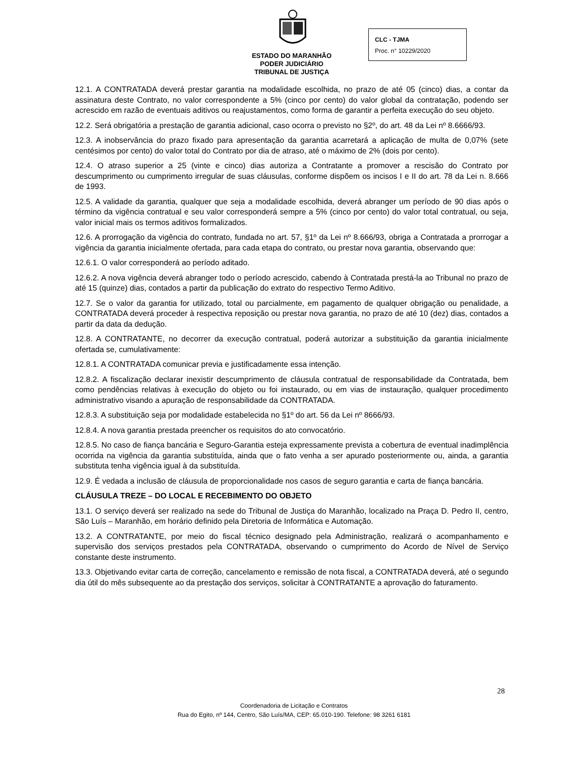ESTADO DO MARANHÃO
PODER JUDICIÁRIO
TRIBUNAL DE JUSTIÇA
CLC - TJMA
Proc. n° 10229/2020
12.1. A CONTRATADA deverá prestar garantia na modalidade escolhida, no prazo de até 05 (cinco) dias, a contar da assinatura deste Contrato, no valor correspondente a 5% (cinco por cento) do valor global da contratação, podendo ser acrescido em razão de eventuais aditivos ou reajustamentos, como forma de garantir a perfeita execução do seu objeto.
12.2. Será obrigatória a prestação de garantia adicional, caso ocorra o previsto no §2º, do art. 48 da Lei nº 8.6666/93.
12.3. A inobservância do prazo fixado para apresentação da garantia acarretará a aplicação de multa de 0,07% (sete centésimos por cento) do valor total do Contrato por dia de atraso, até o máximo de 2% (dois por cento).
12.4. O atraso superior a 25 (vinte e cinco) dias autoriza a Contratante a promover a rescisão do Contrato por descumprimento ou cumprimento irregular de suas cláusulas, conforme dispõem os incisos I e II do art. 78 da Lei n. 8.666 de 1993.
12.5. A validade da garantia, qualquer que seja a modalidade escolhida, deverá abranger um período de 90 dias após o término da vigência contratual e seu valor corresponderá sempre a 5% (cinco por cento) do valor total contratual, ou seja, valor inicial mais os termos aditivos formalizados.
12.6. A prorrogação da vigência do contrato, fundada no art. 57, §1º da Lei nº 8.666/93, obriga a Contratada a prorrogar a vigência da garantia inicialmente ofertada, para cada etapa do contrato, ou prestar nova garantia, observando que:
12.6.1. O valor corresponderá ao período aditado.
12.6.2. A nova vigência deverá abranger todo o período acrescido, cabendo à Contratada prestá-la ao Tribunal no prazo de até 15 (quinze) dias, contados a partir da publicação do extrato do respectivo Termo Aditivo.
12.7. Se o valor da garantia for utilizado, total ou parcialmente, em pagamento de qualquer obrigação ou penalidade, a CONTRATADA deverá proceder à respectiva reposição ou prestar nova garantia, no prazo de até 10 (dez) dias, contados a partir da data da dedução.
12.8. A CONTRATANTE, no decorrer da execução contratual, poderá autorizar a substituição da garantia inicialmente ofertada se, cumulativamente:
12.8.1. A CONTRATADA comunicar previa e justificadamente essa intenção.
12.8.2. A fiscalização declarar inexistir descumprimento de cláusula contratual de responsabilidade da Contratada, bem como pendências relativas à execução do objeto ou foi instaurado, ou em vias de instauração, qualquer procedimento administrativo visando a apuração de responsabilidade da CONTRATADA.
12.8.3. A substituição seja por modalidade estabelecida no §1º do art. 56 da Lei nº 8666/93.
12.8.4. A nova garantia prestada preencher os requisitos do ato convocatório.
12.8.5. No caso de fiança bancária e Seguro-Garantia esteja expressamente prevista a cobertura de eventual inadimplência ocorrida na vigência da garantia substituída, ainda que o fato venha a ser apurado posteriormente ou, ainda, a garantia substituta tenha vigência igual à da substituída.
12.9. É vedada a inclusão de cláusula de proporcionalidade nos casos de seguro garantia e carta de fiança bancária.
CLÁUSULA TREZE – DO LOCAL E RECEBIMENTO DO OBJETO
13.1. O serviço deverá ser realizado na sede do Tribunal de Justiça do Maranhão, localizado na Praça D. Pedro II, centro, São Luís – Maranhão, em horário definido pela Diretoria de Informática e Automação.
13.2. A CONTRATANTE, por meio do fiscal técnico designado pela Administração, realizará o acompanhamento e supervisão dos serviços prestados pela CONTRATADA, observando o cumprimento do Acordo de Nível de Serviço constante deste instrumento.
13.3. Objetivando evitar carta de correção, cancelamento e remissão de nota fiscal, a CONTRATADA deverá, até o segundo dia útil do mês subsequente ao da prestação dos serviços, solicitar à CONTRATANTE a aprovação do faturamento.
28
Coordenadoria de Licitação e Contratos
Rua do Egito, nº 144, Centro, São Luís/MA, CEP: 65.010-190. Telefone: 98 3261 6181